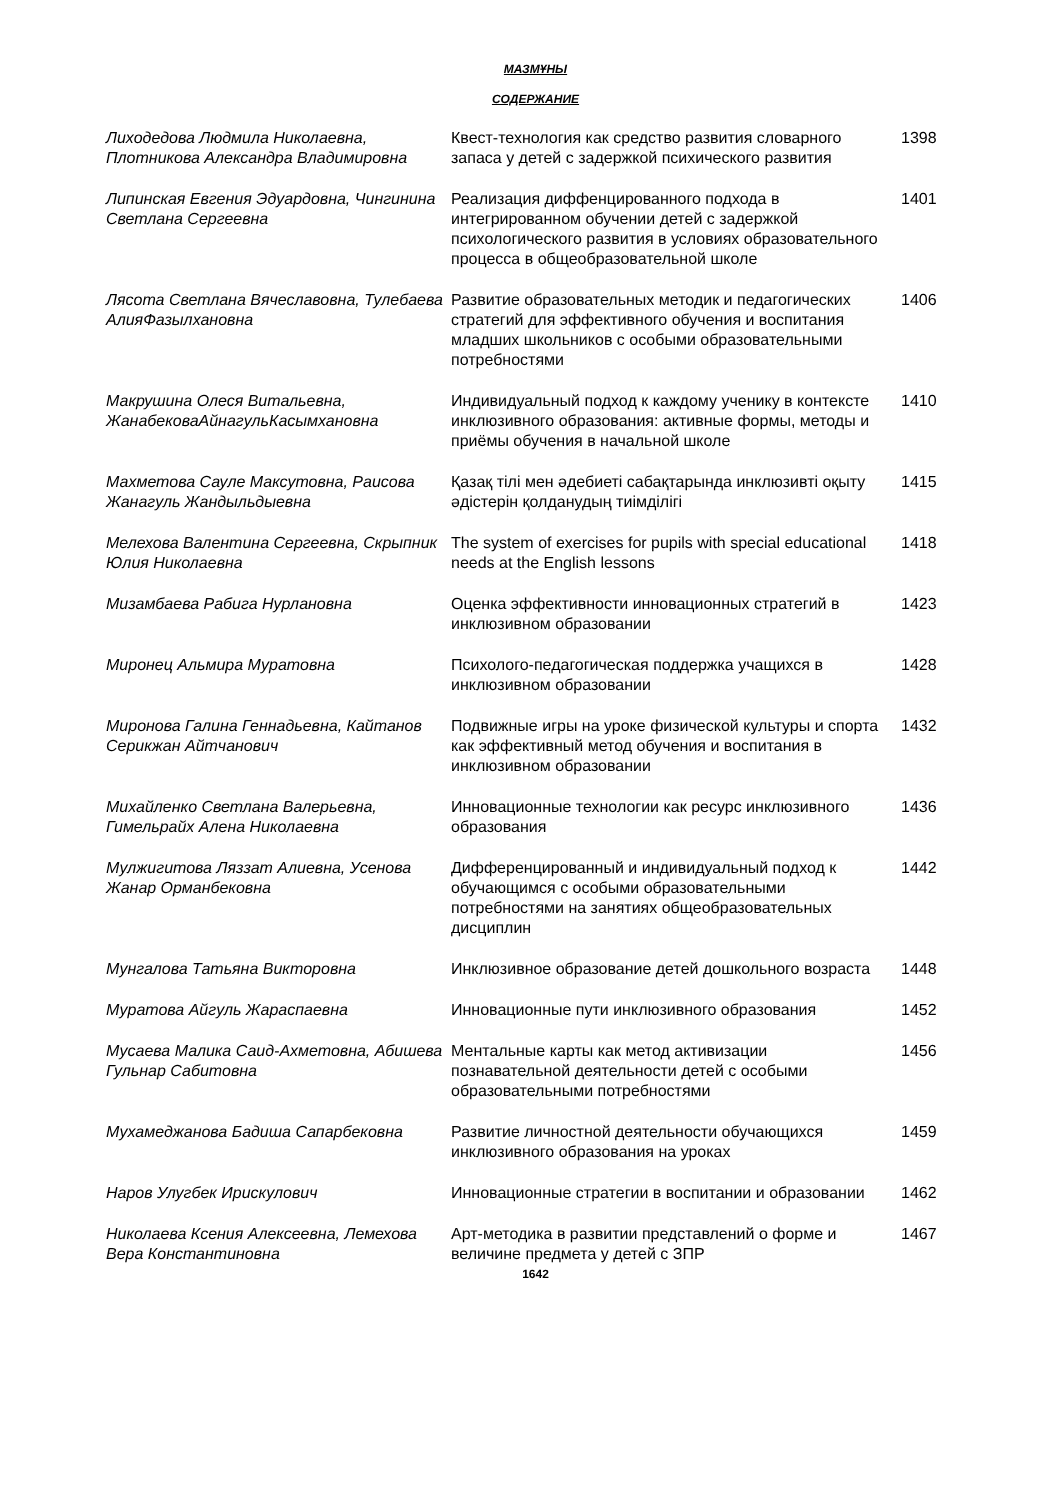МАЗМҰНЫ
СОДЕРЖАНИЕ
| Лиходедова Людмила Николаевна, Плотникова Александра Владимировна | Квест-технология как средство развития словарного запаса у детей с задержкой психического развития | 1398 |
| Липинская Евгения Эдуардовна, Чингинина Светлана Сергеевна | Реализация диффенцированного подхода в интегрированном обучении детей с задержкой психологического развития в условиях образовательного процесса в общеобразовательной школе | 1401 |
| Лясота Светлана Вячеславовна, Тулебаева АлияФазылхановна | Развитие образовательных методик и педагогических стратегий для эффективного обучения и воспитания младших школьников с особыми образовательными потребностями | 1406 |
| Макрушина Олеся Витальевна, ЖанабековаАйнагульКасымхановна | Индивидуальный подход к каждому ученику в контексте инклюзивного образования: активные формы, методы и приёмы обучения в начальной школе | 1410 |
| Махметова Сауле Максутовна, Раисова Жанагуль Жандыльдыевна | Қазақ тілі мен әдебиеті сабақтарында инклюзивті оқыту әдістерін қолданудың тиімділігі | 1415 |
| Мелехова Валентина Сергеевна, Скрыпник Юлия Николаевна | The system of exercises for pupils with special educational needs at the English lessons | 1418 |
| Мизамбаева Рабига Нурлановна | Оценка эффективности инновационных стратегий в инклюзивном образовании | 1423 |
| Миронец Альмира Муратовна | Психолого-педагогическая поддержка учащихся в инклюзивном образовании | 1428 |
| Миронова Галина Геннадьевна, Кайтанов Серикжан Айтчанович | Подвижные игры на уроке физической культуры и спорта как эффективный метод обучения и воспитания в инклюзивном образовании | 1432 |
| Михайленко Светлана Валерьевна, Гимельрайх Алена Николаевна | Инновационные технологии как ресурс инклюзивного образования | 1436 |
| Мулжигитова Ляззат Алиевна, Усенова Жанар Орманбековна | Дифференцированный и индивидуальный подход к обучающимся с особыми образовательными потребностями на занятиях общеобразовательных дисциплин | 1442 |
| Мунгалова Татьяна Викторовна | Инклюзивное образование детей дошкольного возраста | 1448 |
| Муратова Айгуль Жараспаевна | Инновационные пути инклюзивного образования | 1452 |
| Мусаева Малика Саид-Ахметовна, Абишева Гульнар Сабитовна | Ментальные карты как метод активизации познавательной деятельности детей с особыми образовательными потребностями | 1456 |
| Мухамеджанова Бадиша Сапарбековна | Развитие личностной деятельности обучающихся инклюзивного образования на уроках | 1459 |
| Наров Улугбек Ирискулович | Инновационные стратегии в воспитании и образовании | 1462 |
| Николаева Ксения Алексеевна, Лемехова Вера Константиновна | Арт-методика в развитии представлений о форме и величине предмета у детей с ЗПР | 1467 |
1642